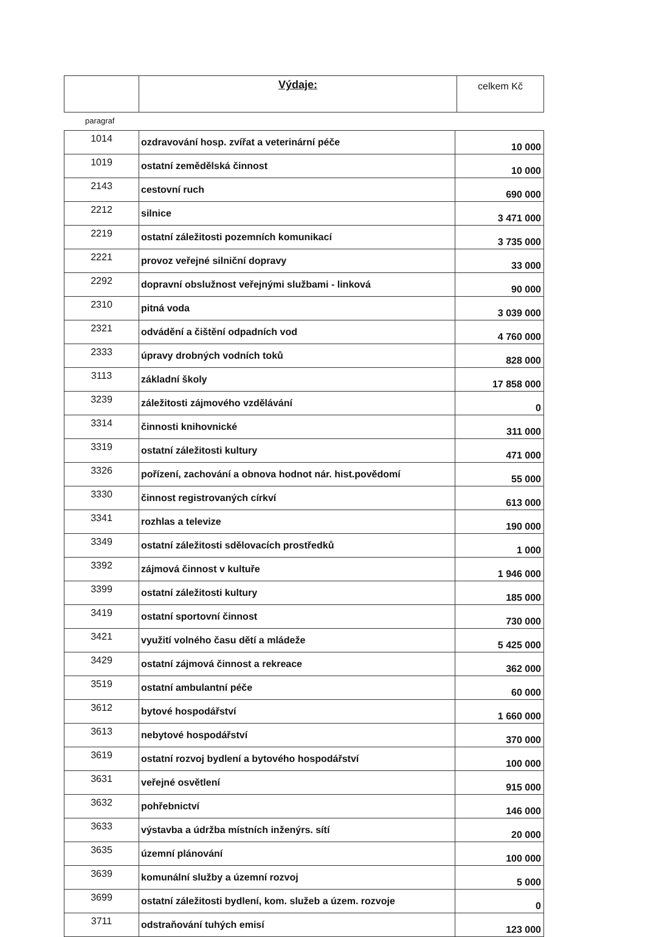| | Výdaje: | celkem Kč |
paragraf
| 1014 | ozdravování hosp. zvířat a veterinární péče | 10 000 |
| 1019 | ostatní zemědělská činnost | 10 000 |
| 2143 | cestovní ruch | 690 000 |
| 2212 | silnice | 3 471 000 |
| 2219 | ostatní záležitosti pozemních komunikací | 3 735 000 |
| 2221 | provoz veřejné silniční dopravy | 33 000 |
| 2292 | dopravní obslužnost veřejnými službami - linková | 90 000 |
| 2310 | pitná voda | 3 039 000 |
| 2321 | odvádění a čištění odpadních vod | 4 760 000 |
| 2333 | úpravy drobných vodních toků | 828 000 |
| 3113 | základní školy | 17 858 000 |
| 3239 | záležitosti zájmového vzdělávání | 0 |
| 3314 | činnosti knihovnické | 311 000 |
| 3319 | ostatní záležitosti kultury | 471 000 |
| 3326 | pořízení, zachování a obnova hodnot nár. hist.povědomí | 55 000 |
| 3330 | činnost registrovaných církví | 613 000 |
| 3341 | rozhlas a televize | 190 000 |
| 3349 | ostatní záležitosti sdělovacích prostředků | 1 000 |
| 3392 | zájmová činnost v kultuře | 1 946 000 |
| 3399 | ostatní záležitosti kultury | 185 000 |
| 3419 | ostatní sportovní činnost | 730 000 |
| 3421 | využití volného času dětí a mládeže | 5 425 000 |
| 3429 | ostatní zájmová činnost a rekreace | 362 000 |
| 3519 | ostatní ambulantní péče | 60 000 |
| 3612 | bytové hospodářství | 1 660 000 |
| 3613 | nebytové hospodářství | 370 000 |
| 3619 | ostatní rozvoj bydlení a bytového hospodářství | 100 000 |
| 3631 | veřejné osvětlení | 915 000 |
| 3632 | pohřebnictví | 146 000 |
| 3633 | výstavba a údržba místních inženýrs. sítí | 20 000 |
| 3635 | územní plánování | 100 000 |
| 3639 | komunální služby a územní rozvoj | 5 000 |
| 3699 | ostatní záležitosti bydlení, kom. služeb a územ. rozvoje | 0 |
| 3711 | odstraňování tuhých emisí | 123 000 |